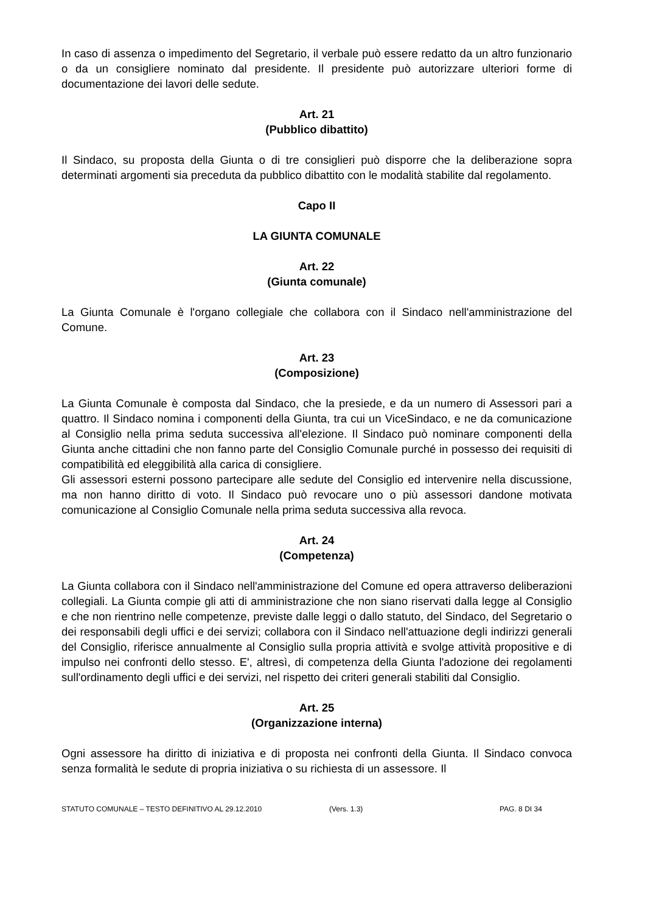In caso di assenza o impedimento del Segretario, il verbale può essere redatto da un altro funzionario o da un consigliere nominato dal presidente. Il presidente può autorizzare ulteriori forme di documentazione dei lavori delle sedute.
Art. 21
(Pubblico dibattito)
Il Sindaco, su proposta della Giunta o di tre consiglieri può disporre che la deliberazione sopra determinati argomenti sia preceduta da pubblico dibattito con le modalità stabilite dal regolamento.
Capo II
LA GIUNTA COMUNALE
Art. 22
(Giunta comunale)
La Giunta Comunale è l'organo collegiale che collabora con il Sindaco nell'amministrazione del Comune.
Art. 23
(Composizione)
La Giunta Comunale è composta dal Sindaco, che la presiede, e da un numero di Assessori pari a quattro. Il Sindaco nomina i componenti della Giunta, tra cui un ViceSindaco, e ne da comunicazione al Consiglio nella prima seduta successiva all'elezione. Il Sindaco può nominare componenti della Giunta anche cittadini che non fanno parte del Consiglio Comunale purché in possesso dei requisiti di compatibilità ed eleggibilità alla carica di consigliere.
Gli assessori esterni possono partecipare alle sedute del Consiglio ed intervenire nella discussione, ma non hanno diritto di voto. Il Sindaco può revocare uno o più assessori dandone motivata comunicazione al Consiglio Comunale nella prima seduta successiva alla revoca.
Art. 24
(Competenza)
La Giunta collabora con il Sindaco nell'amministrazione del Comune ed opera attraverso deliberazioni collegiali. La Giunta compie gli atti di amministrazione che non siano riservati dalla legge al Consiglio e che non rientrino nelle competenze, previste dalle leggi o dallo statuto, del Sindaco, del Segretario o dei responsabili degli uffici e dei servizi; collabora con il Sindaco nell'attuazione degli indirizzi generali del Consiglio, riferisce annualmente al Consiglio sulla propria attività e svolge attività propositive e di impulso nei confronti dello stesso. E', altresì, di competenza della Giunta l'adozione dei regolamenti sull'ordinamento degli uffici e dei servizi, nel rispetto dei criteri generali stabiliti dal Consiglio.
Art. 25
(Organizzazione interna)
Ogni assessore ha diritto di iniziativa e di proposta nei confronti della Giunta. Il Sindaco convoca senza formalità le sedute di propria iniziativa o su richiesta di un assessore. Il
STATUTO COMUNALE – TESTO DEFINITIVO AL 29.12.2010 (Vers. 1.3) PAG. 8 DI 34